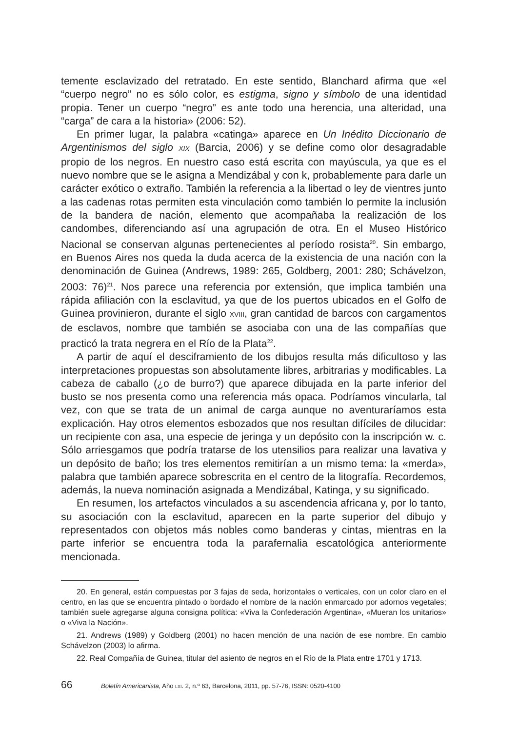temente esclavizado del retratado. En este sentido, Blanchard afirma que «el “cuerpo negro” no es sólo color, es estigma, signo y símbolo de una identidad propia. Tener un cuerpo “negro” es ante todo una herencia, una alteridad, una “carga” de cara a la historia» (2006: 52).
En primer lugar, la palabra «catinga» aparece en Un Inédito Diccionario de Argentinismos del siglo XIX (Barcia, 2006) y se define como olor desagradable propio de los negros. En nuestro caso está escrita con mayúscula, ya que es el nuevo nombre que se le asigna a Mendizábal y con k, probablemente para darle un carácter exótico o extraño. También la referencia a la libertad o ley de vientres junto a las cadenas rotas permiten esta vinculación como también lo permite la inclusión de la bandera de nación, elemento que acompañaba la realización de los candombes, diferenciando así una agrupación de otra. En el Museo Histórico Nacional se conservan algunas pertenecientes al período rosista<sup>20</sup>. Sin embargo, en Buenos Aires nos queda la duda acerca de la existencia de una nación con la denominación de Guinea (Andrews, 1989: 265, Goldberg, 2001: 280; Schável­zon, 2003: 76)<sup>21</sup>. Nos parece una referencia por extensión, que implica también una rápida afiliación con la esclavitud, ya que de los puertos ubicados en el Golfo de Guinea provinieron, durante el siglo XVIII, gran cantidad de barcos con cargamentos de esclavos, nombre que también se asociaba con una de las compañías que practicó la trata negrera en el Río de la Plata<sup>22</sup>.
A partir de aquí el desciframiento de los dibujos resulta más dificultoso y las interpretaciones propuestas son absolutamente libres, arbitrarias y modifi­cables. La cabeza de caballo (¿o de burro?) que aparece dibujada en la parte inferior del busto se nos presenta como una referencia más opaca. Podríamos vincularla, tal vez, con que se trata de un animal de carga aunque no aventu­raríamos esta explicación. Hay otros elementos esbozados que nos resultan difíciles de dilucidar: un recipiente con asa, una especie de jeringa y un depósito con la inscripción w. c. Sólo arriesgamos que podría tratarse de los utensilios para realizar una lavativa y un depósito de baño; los tres elementos remitirían a un mismo tema: la «merda», palabra que también aparece sobrescrita en el centro de la litografía. Recordemos, además, la nueva nominación asignada a Mendizábal, Katinga, y su significado.
En resumen, los artefactos vinculados a su ascendencia africana y, por lo tanto, su asociación con la esclavitud, aparecen en la parte superior del dibujo y representados con objetos más nobles como banderas y cintas, mientras en la parte inferior se encuentra toda la parafernalia escatológica anteriormente mencionada.
20. En general, están compuestas por 3 fajas de seda, horizontales o verticales, con un color claro en el centro, en las que se encuentra pintado o bordado el nombre de la nación enmarcado por adornos vegetales; también suele agregarse alguna consigna política: «Viva la Confederación Argentina», «Mueran los unitarios» o «Viva la Nación».
21. Andrews (1989) y Goldberg (2001) no hacen mención de una nación de ese nombre. En cambio Schávelzon (2003) lo afirma.
22. Real Compañía de Guinea, titular del asiento de negros en el Río de la Plata entre 1701 y 1713.
66 Boletín Americanista, Año LXI. 2, n.º 63, Barcelona, 2011, pp. 57-76, ISSN: 0520-4100